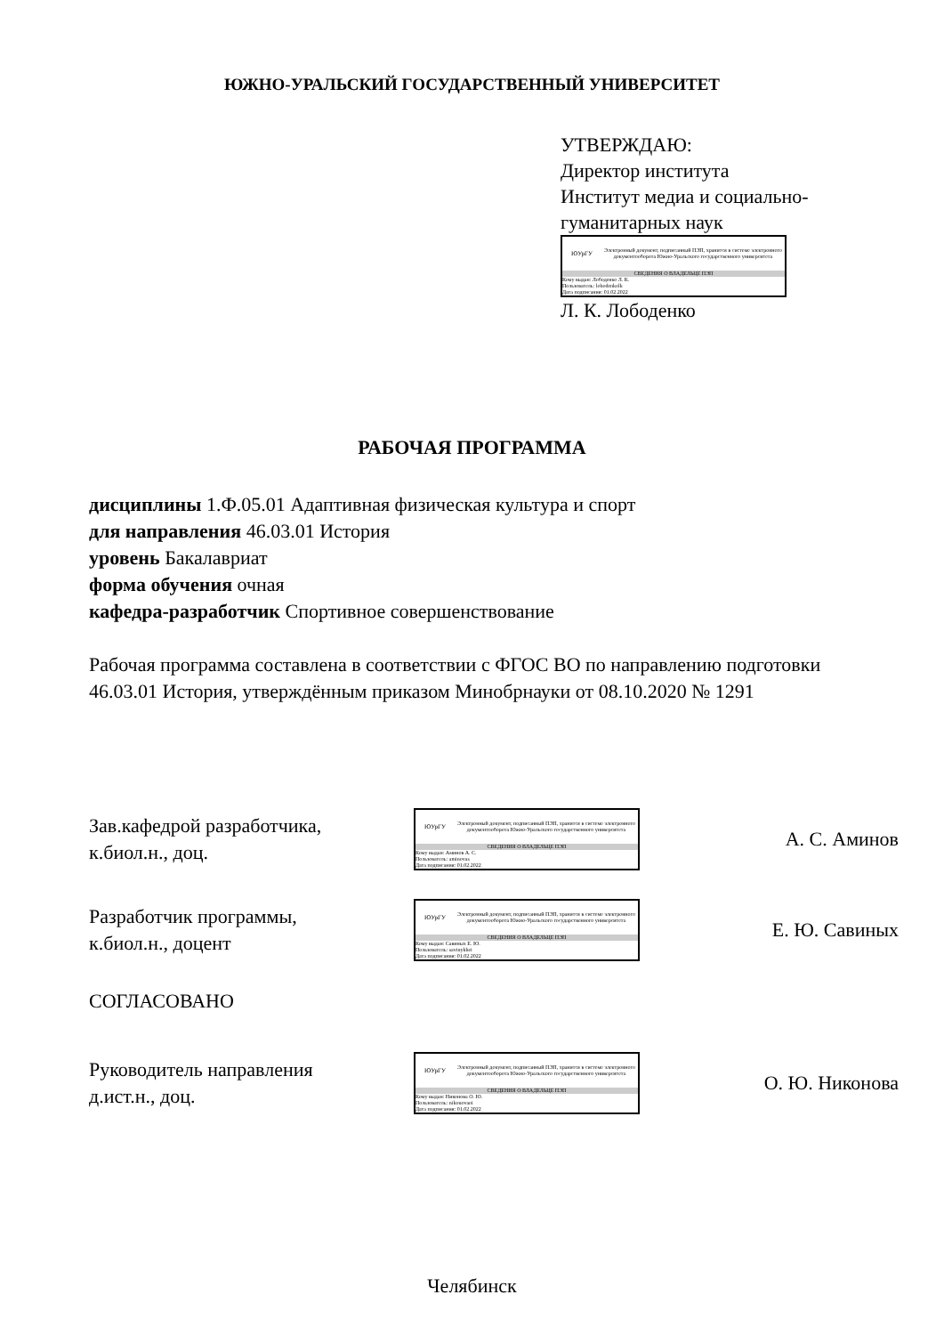ЮЖНО-УРАЛЬСКИЙ ГОСУДАРСТВЕННЫЙ УНИВЕРСИТЕТ
УТВЕРЖДАЮ:
Директор института
Институт медиа и социально-
гуманитарных наук
ЮУрГУ
Электронный документ, подписанный ПЭП, хранится в системе электронного документооборота Южно-Уральского государственного университета
СВЕДЕНИЯ О ВЛАДЕЛЬЦЕ ПЭП
Кому выдан: Лободенко Л. К.
Пользователь: lobodenkolk
Дата подписания: 01.02.2022
Л. К. Лободенко
РАБОЧАЯ ПРОГРАММА
дисциплины 1.Ф.05.01 Адаптивная физическая культура и спорт
для направления 46.03.01 История
уровень Бакалавриат
форма обучения очная
кафедра-разработчик Спортивное совершенствование
Рабочая программа составлена в соответствии с ФГОС ВО по направлению подготовки 46.03.01 История, утверждённым приказом Минобрнауки от 08.10.2020 № 1291
Зав.кафедрой разработчика,
к.биол.н., доц.
ЮУрГУ
Электронный документ, подписанный ПЭП, хранится в системе электронного документооборота Южно-Уральского государственного университета
СВЕДЕНИЯ О ВЛАДЕЛЬЦЕ ПЭП
Кому выдан: Аминов А. С.
Пользователь: aminovas
Дата подписания: 01.02.2022
А. С. Аминов
Разработчик программы,
к.биол.н., доцент
ЮУрГУ
Электронный документ, подписанный ПЭП, хранится в системе электронного документооборота Южно-Уральского государственного университета
СВЕДЕНИЯ О ВЛАДЕЛЬЦЕ ПЭП
Кому выдан: Савиных Е. Ю.
Пользователь: savinykhei
Дата подписания: 01.02.2022
Е. Ю. Савиных
СОГЛАСОВАНО
Руководитель направления
д.ист.н., доц.
ЮУрГУ
Электронный документ, подписанный ПЭП, хранится в системе электронного документооборота Южно-Уральского государственного университета
СВЕДЕНИЯ О ВЛАДЕЛЬЦЕ ПЭП
Кому выдан: Никонова О. Ю.
Пользователь: nikonovaoi
Дата подписания: 01.02.2022
О. Ю. Никонова
Челябинск